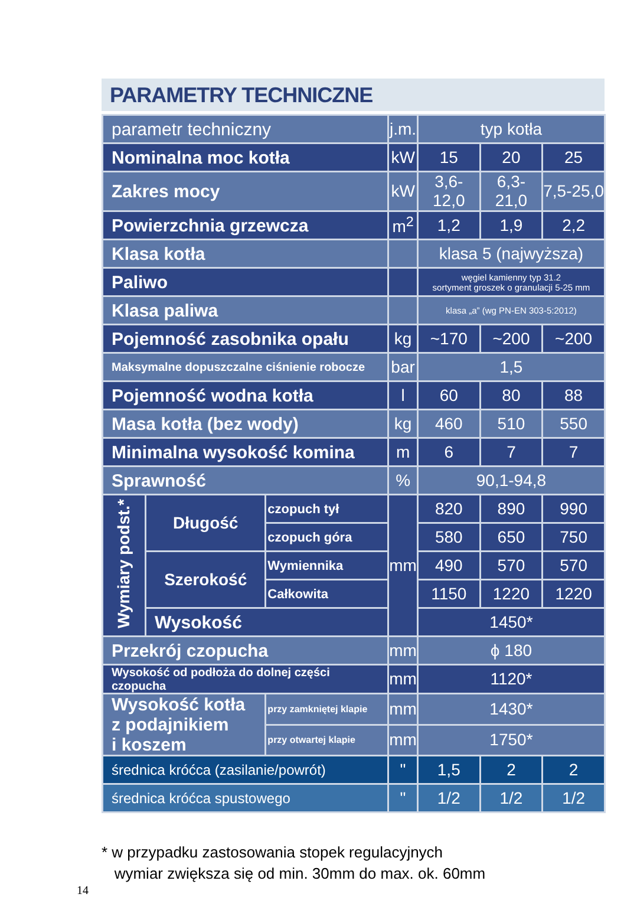PARAMETRY TECHNICZNE
| parametr techniczny | | | j.m. | typ kotła | | |
| Nominalna moc kotła | | | kW | 15 | 20 | 25 |
| Zakres mocy | | | kW | 3,6-12,0 | 6,3-21,0 | 7,5-25,0 |
| Powierzchnia grzewcza | | | m<sup>2</sup> | 1,2 | 1,9 | 2,2 |
| Klasa kotła | | | | klasa 5 (najwyższa) | | |
| Paliwo | | | | węgiel kamienny typ 31.2 sortyment groszek o granulacji 5-25 mm | | |
| Klasa paliwa | | | | klasa „a” (wg PN-EN 303-5:2012) | | |
| Pojemność zasobnika opału | | | kg | ~170 | ~200 | ~200 |
| Maksymalne dopuszczalne ciśnienie robocze | | | bar | 1,5 | | |
| Pojemność wodna kotła | | | l | 60 | 80 | 88 |
| Masa kotła (bez wody) | | | kg | 460 | 510 | 550 |
| Minimalna wysokość komina | | | m | 6 | 7 | 7 |
| Sprawność | | | % | 90,1-94,8 | | |
| Wymiary podst.* | Długość | czopuch tył | mm | 820 | 890 | 990 |
| | | czopuch góra | | 580 | 650 | 750 |
| | Szerokość | Wymiennika | | 490 | 570 | 570 |
| | | Całkowita | | 1150 | 1220 | 1220 |
| | Wysokość | | | 1450* | | |
| Przekrój czopucha | | | mm | ϕ 180 | | |
| Wysokość od podłoża do dolnej części czopucha | | | mm | 1120* | | |
| Wysokość kotła z podajnikiem i koszem | | przy zamkniętej klapie | mm | 1430* | | |
| | | przy otwartej klapie | mm | 1750* | | |
| średnica króćca (zasilanie/powrót) | | | " | 1,5 | 2 | 2 |
| średnica króćca spustowego | | | " | 1/2 | 1/2 | 1/2 |
* w przypadku zastosowania stopek regulacyjnych
wymiar zwiększa się od min. 30mm do max. ok. 60mm
14